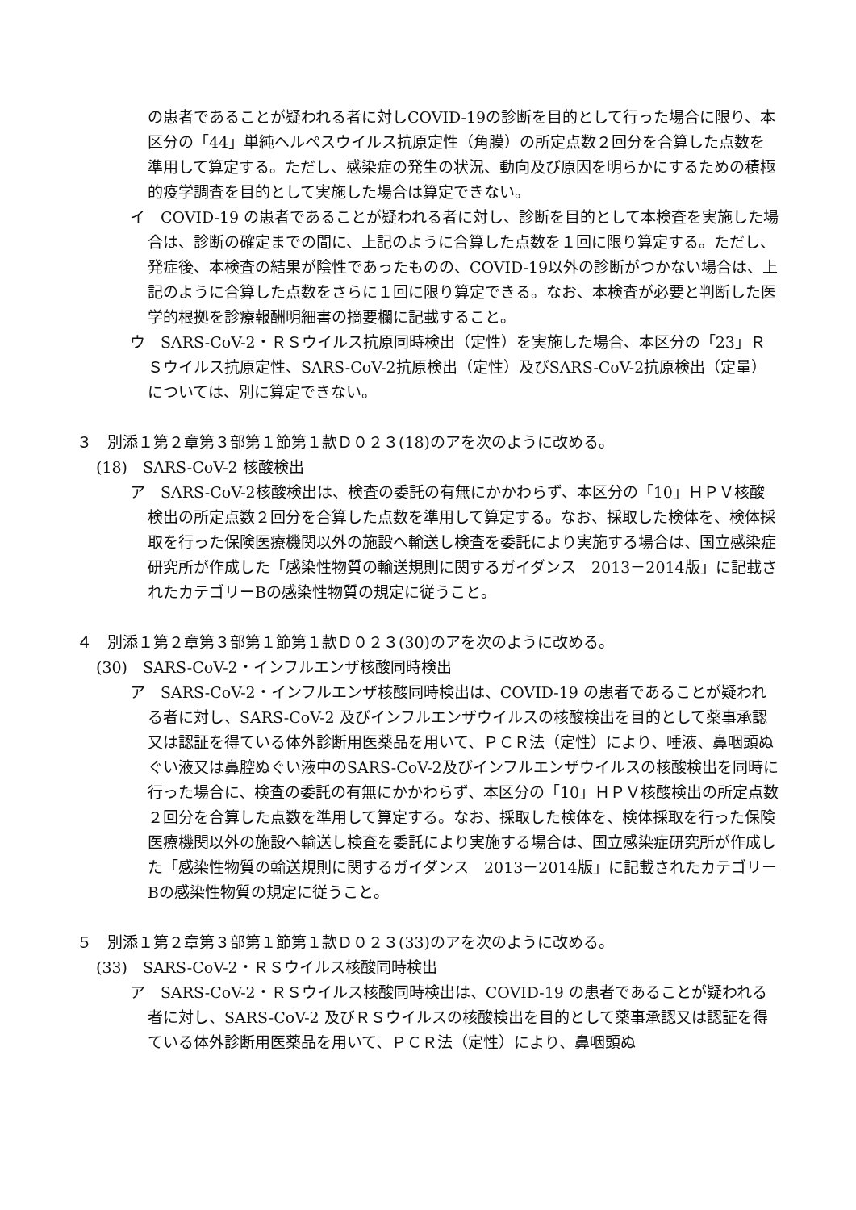の患者であることが疑われる者に対しCOVID-19の診断を目的として行った場合に限り、本区分の「44」単純ヘルペスウイルス抗原定性（角膜）の所定点数２回分を合算した点数を準用して算定する。ただし、感染症の発生の状況、動向及び原因を明らかにするための積極的疫学調査を目的として実施した場合は算定できない。
イ　COVID-19 の患者であることが疑われる者に対し、診断を目的として本検査を実施した場合は、診断の確定までの間に、上記のように合算した点数を１回に限り算定する。ただし、発症後、本検査の結果が陰性であったものの、COVID-19以外の診断がつかない場合は、上記のように合算した点数をさらに１回に限り算定できる。なお、本検査が必要と判断した医学的根拠を診療報酬明細書の摘要欄に記載すること。
ウ　SARS-CoV-2・ＲＳウイルス抗原同時検出（定性）を実施した場合、本区分の「23」ＲＳウイルス抗原定性、SARS-CoV-2抗原検出（定性）及びSARS-CoV-2抗原検出（定量）については、別に算定できない。
３　別添１第２章第３部第１節第１款Ｄ０２３(18)のアを次のように改める。
(18)　SARS-CoV-2 核酸検出
ア　SARS-CoV-2核酸検出は、検査の委託の有無にかかわらず、本区分の「10」ＨＰＶ核酸検出の所定点数２回分を合算した点数を準用して算定する。なお、採取した検体を、検体採取を行った保険医療機関以外の施設へ輸送し検査を委託により実施する場合は、国立感染症研究所が作成した「感染性物質の輸送規則に関するガイダンス　2013－2014版」に記載されたカテゴリーBの感染性物質の規定に従うこと。
４　別添１第２章第３部第１節第１款Ｄ０２３(30)のアを次のように改める。
(30)　SARS-CoV-2・インフルエンザ核酸同時検出
ア　SARS-CoV-2・インフルエンザ核酸同時検出は、COVID-19 の患者であることが疑われる者に対し、SARS-CoV-2 及びインフルエンザウイルスの核酸検出を目的として薬事承認又は認証を得ている体外診断用医薬品を用いて、ＰＣＲ法（定性）により、唾液、鼻咽頭ぬぐい液又は鼻腔ぬぐい液中のSARS-CoV-2及びインフルエンザウイルスの核酸検出を同時に行った場合に、検査の委託の有無にかかわらず、本区分の「10」ＨＰＶ核酸検出の所定点数２回分を合算した点数を準用して算定する。なお、採取した検体を、検体採取を行った保険医療機関以外の施設へ輸送し検査を委託により実施する場合は、国立感染症研究所が作成した「感染性物質の輸送規則に関するガイダンス　2013－2014版」に記載されたカテゴリーBの感染性物質の規定に従うこと。
５　別添１第２章第３部第１節第１款Ｄ０２３(33)のアを次のように改める。
(33)　SARS-CoV-2・ＲＳウイルス核酸同時検出
ア　SARS-CoV-2・ＲＳウイルス核酸同時検出は、COVID-19 の患者であることが疑われる者に対し、SARS-CoV-2 及びＲＳウイルスの核酸検出を目的として薬事承認又は認証を得ている体外診断用医薬品を用いて、ＰＣＲ法（定性）により、鼻咽頭ぬ